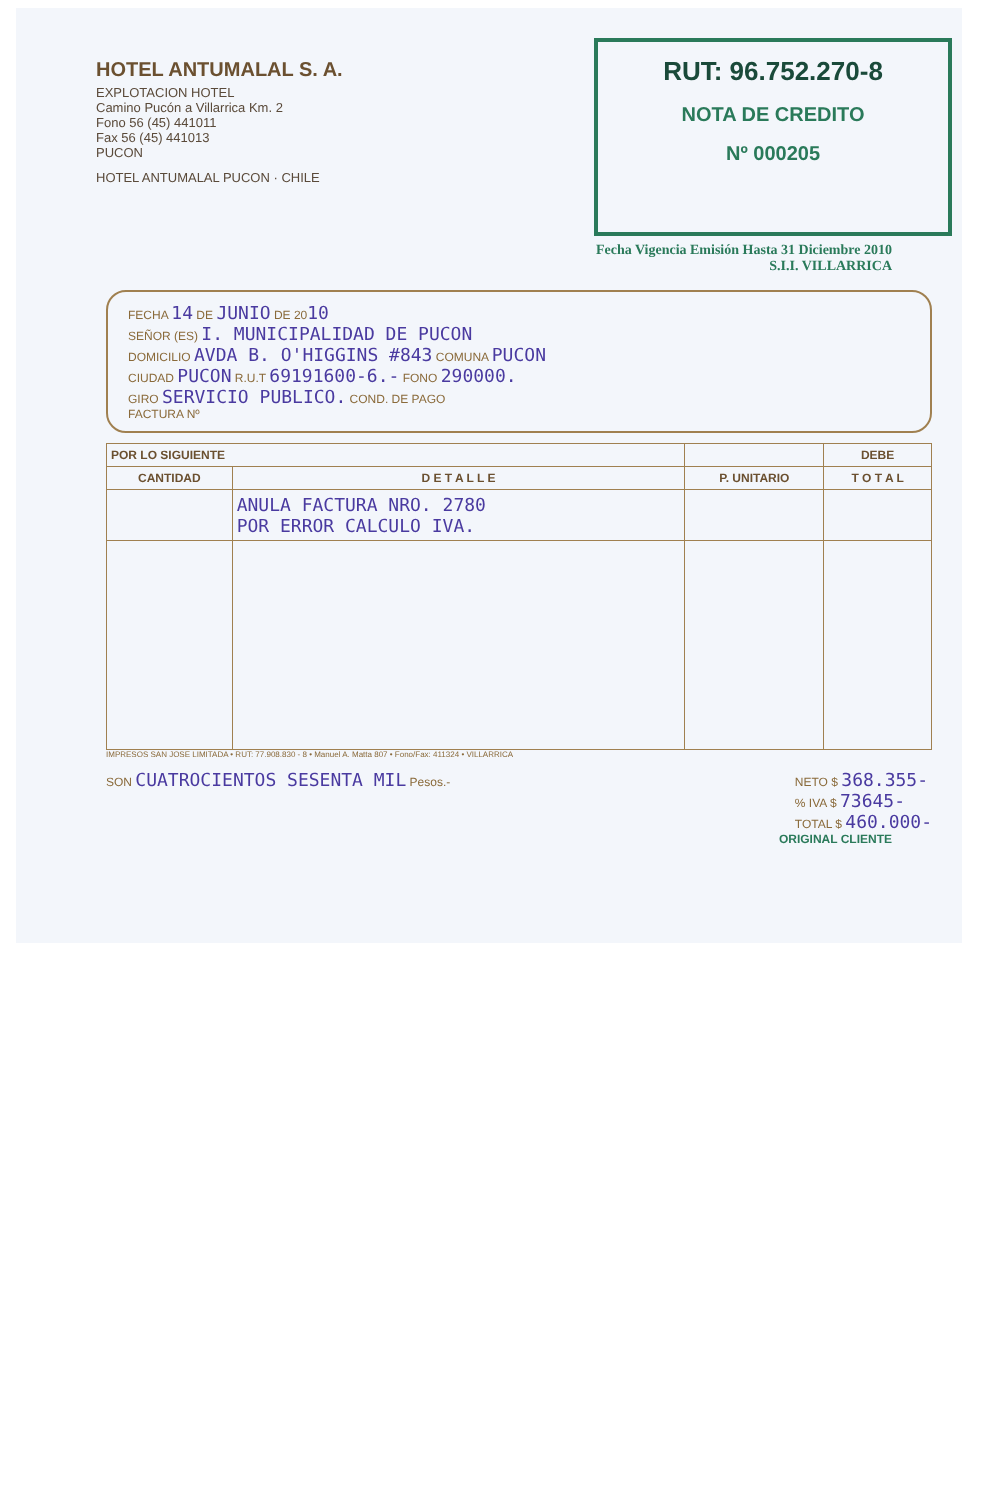HOTEL ANTUMALAL S. A.
EXPLOTACION HOTEL
Camino Pucón a Villarrica Km. 2
Fono 56 (45) 441011
Fax 56 (45) 441013
PUCON
HOTEL ANTUMALAL PUCON · CHILE
RUT: 96.752.270-8
NOTA DE CREDITO
Nº 000205
Fecha Vigencia Emisión Hasta 31 Diciembre 2010
S.I.I. VILLARRICA
FECHA 14 DE JUNIO DE 2010
SEÑOR (ES) I. MUNICIPALIDAD DE PUCON
DOMICILIO AVDA B. O'HIGGINS #843 COMUNA PUCON
CIUDAD PUCON R.U.T 69191600-6.- FONO 290000.
GIRO SERVICIO PUBLICO. COND. DE PAGO
FACTURA Nº
| POR LO SIGUIENTE | | | DEBE |
| --- | --- | --- | --- |
| CANTIDAD | D E T A L L E | P. UNITARIO | T O T A L |
| | ANULA FACTURA NRO. 2780 POR ERROR CALCULO IVA. | | |
IMPRESOS SAN JOSE LIMITADA • RUT: 77.908.830 - 8 • Manuel A. Matta 807 • Fono/Fax: 411324 • VILLARRICA
SON CUATROCIENTOS SESENTA MIL Pesos.-
NETO $ 368.355-
% IVA $ 73645-
TOTAL $ 460.000-
ORIGINAL CLIENTE